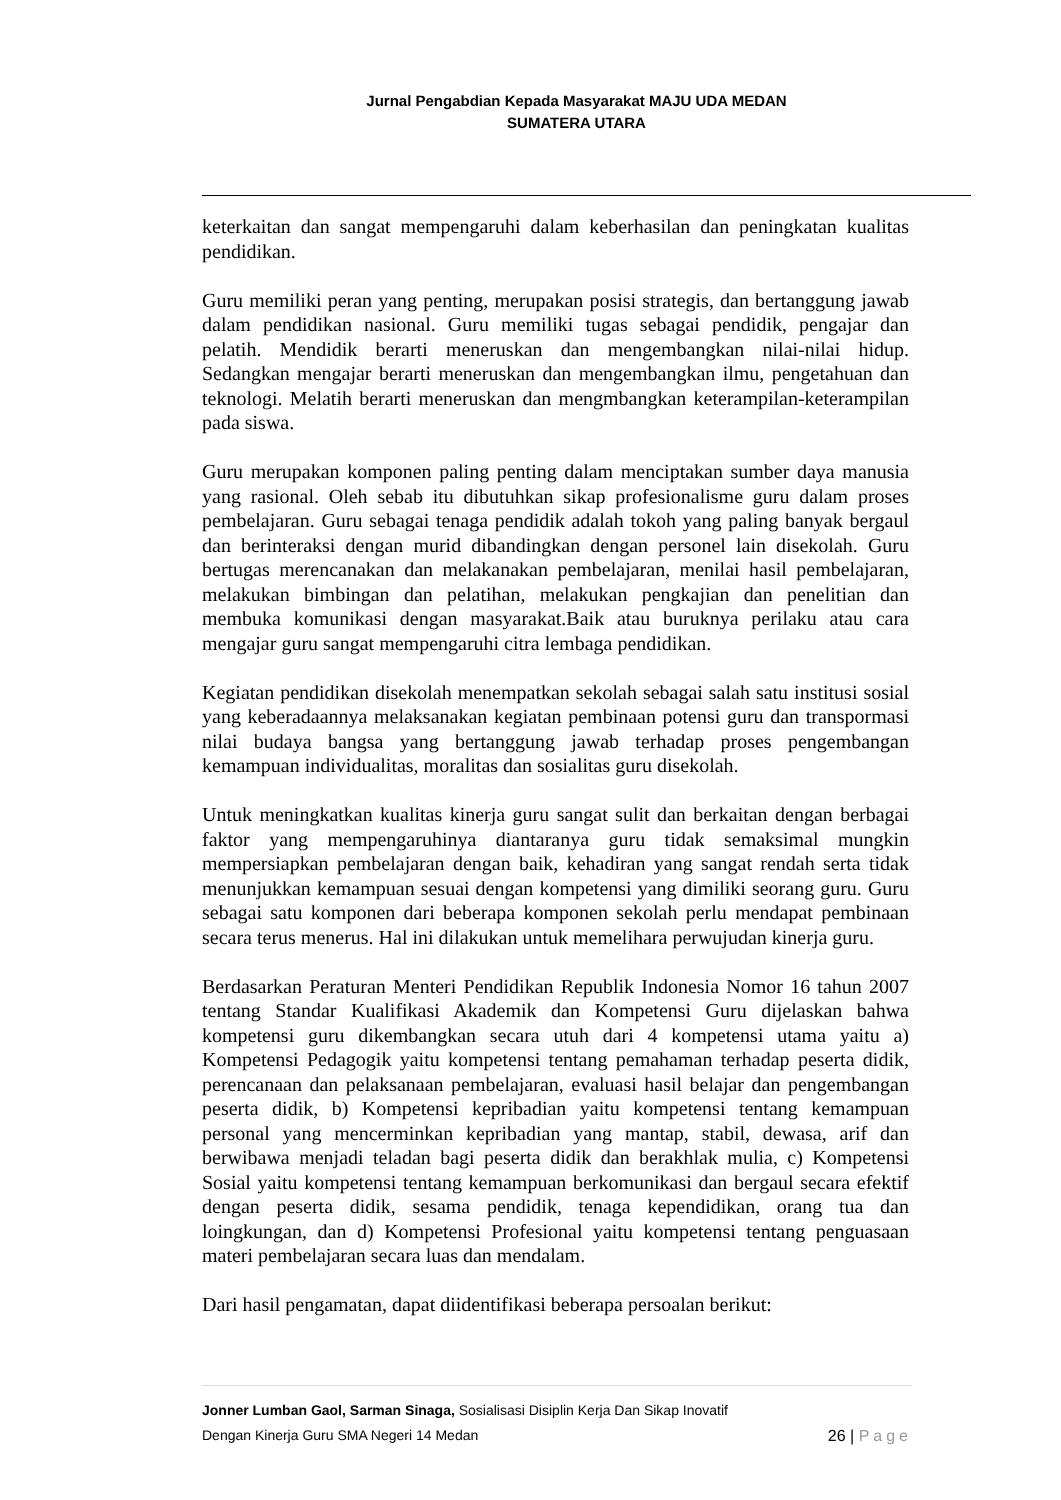Jurnal Pengabdian Kepada Masyarakat MAJU UDA MEDAN
SUMATERA UTARA
keterkaitan dan sangat mempengaruhi dalam keberhasilan dan peningkatan kualitas pendidikan.
Guru memiliki peran yang penting, merupakan posisi strategis, dan bertanggung jawab dalam pendidikan nasional. Guru memiliki tugas sebagai pendidik, pengajar dan pelatih. Mendidik berarti meneruskan dan mengembangkan nilai-nilai hidup. Sedangkan mengajar berarti meneruskan dan mengembangkan ilmu, pengetahuan dan teknologi. Melatih berarti meneruskan dan mengmbangkan keterampilan-keterampilan pada siswa.
Guru merupakan komponen paling penting dalam menciptakan sumber daya manusia yang rasional. Oleh sebab itu dibutuhkan sikap profesionalisme guru dalam proses pembelajaran. Guru sebagai tenaga pendidik adalah tokoh yang paling banyak bergaul dan berinteraksi dengan murid dibandingkan dengan personel lain disekolah. Guru bertugas merencanakan dan melakanakan pembelajaran, menilai hasil pembelajaran, melakukan bimbingan dan pelatihan, melakukan pengkajian dan penelitian dan membuka komunikasi dengan masyarakat.Baik atau buruknya perilaku atau cara mengajar guru sangat mempengaruhi citra lembaga pendidikan.
Kegiatan pendidikan disekolah menempatkan sekolah sebagai salah satu institusi sosial yang keberadaannya melaksanakan kegiatan pembinaan potensi guru dan transpormasi nilai budaya bangsa yang bertanggung jawab terhadap proses pengembangan kemampuan individualitas, moralitas dan sosialitas guru disekolah.
Untuk meningkatkan kualitas kinerja guru sangat sulit dan berkaitan dengan berbagai faktor yang mempengaruhinya diantaranya guru tidak semaksimal mungkin mempersiapkan pembelajaran dengan baik, kehadiran yang sangat rendah serta tidak menunjukkan kemampuan sesuai dengan kompetensi yang dimiliki seorang guru. Guru sebagai satu komponen dari beberapa komponen sekolah perlu mendapat pembinaan secara terus menerus. Hal ini dilakukan untuk memelihara perwujudan kinerja guru.
Berdasarkan Peraturan Menteri Pendidikan Republik Indonesia Nomor 16 tahun 2007 tentang Standar Kualifikasi Akademik dan Kompetensi Guru dijelaskan bahwa kompetensi guru dikembangkan secara utuh dari 4 kompetensi utama yaitu a) Kompetensi Pedagogik yaitu kompetensi tentang pemahaman terhadap peserta didik, perencanaan dan pelaksanaan pembelajaran, evaluasi hasil belajar dan pengembangan peserta didik, b) Kompetensi kepribadian yaitu kompetensi tentang kemampuan personal yang mencerminkan kepribadian yang mantap, stabil, dewasa, arif dan berwibawa menjadi teladan bagi peserta didik dan berakhlak mulia, c) Kompetensi Sosial yaitu kompetensi tentang kemampuan berkomunikasi dan bergaul secara efektif dengan peserta didik, sesama pendidik, tenaga kependidikan, orang tua dan loingkungan, dan d) Kompetensi Profesional yaitu kompetensi tentang penguasaan materi pembelajaran secara luas dan mendalam.
Dari hasil pengamatan, dapat diidentifikasi beberapa persoalan berikut:
Jonner Lumban Gaol, Sarman Sinaga, Sosialisasi Disiplin Kerja Dan Sikap Inovatif
Dengan Kinerja Guru SMA Negeri 14 Medan 26 | Page